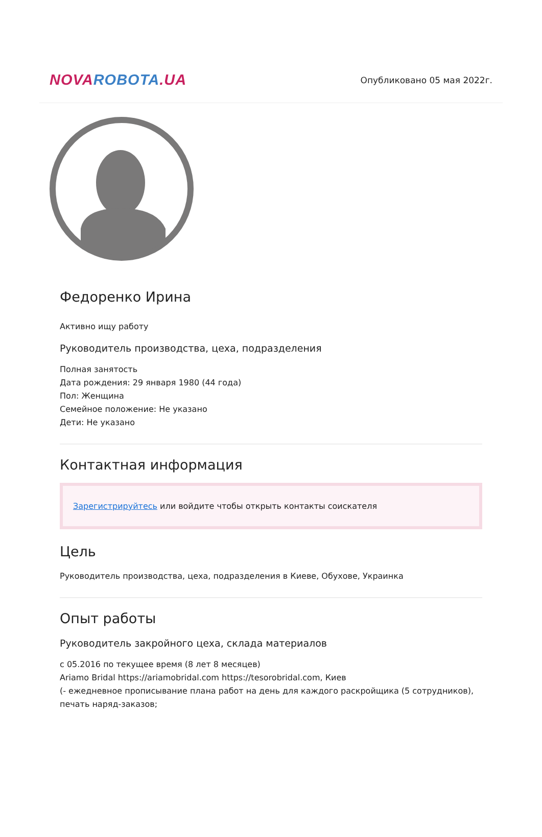NOVA ROBOTA.UA
Опубликовано 05 мая 2022г.
Федоренко Ирина
Активно ищу работу
Руководитель производства, цеха, подразделения
Полная занятость
Дата рождения: 29 января 1980 (44 года)
Пол: Женщина
Семейное положение: Не указано
Дети: Не указано
Контактная информация
Зарегистрируйтесь или войдите чтобы открыть контакты соискателя
Цель
Руководитель производства, цеха, подразделения в Киеве, Обухове, Украинка
Опыт работы
Руководитель закройного цеха, склада материалов
с 05.2016 по текущее время (8 лет 8 месяцев)
Ariamo Bridal https://ariamobridal.com https://tesorobridal.com, Киев
(- ежедневное прописывание плана работ на день для каждого раскройщика (5 сотрудников), печать наряд-заказов;